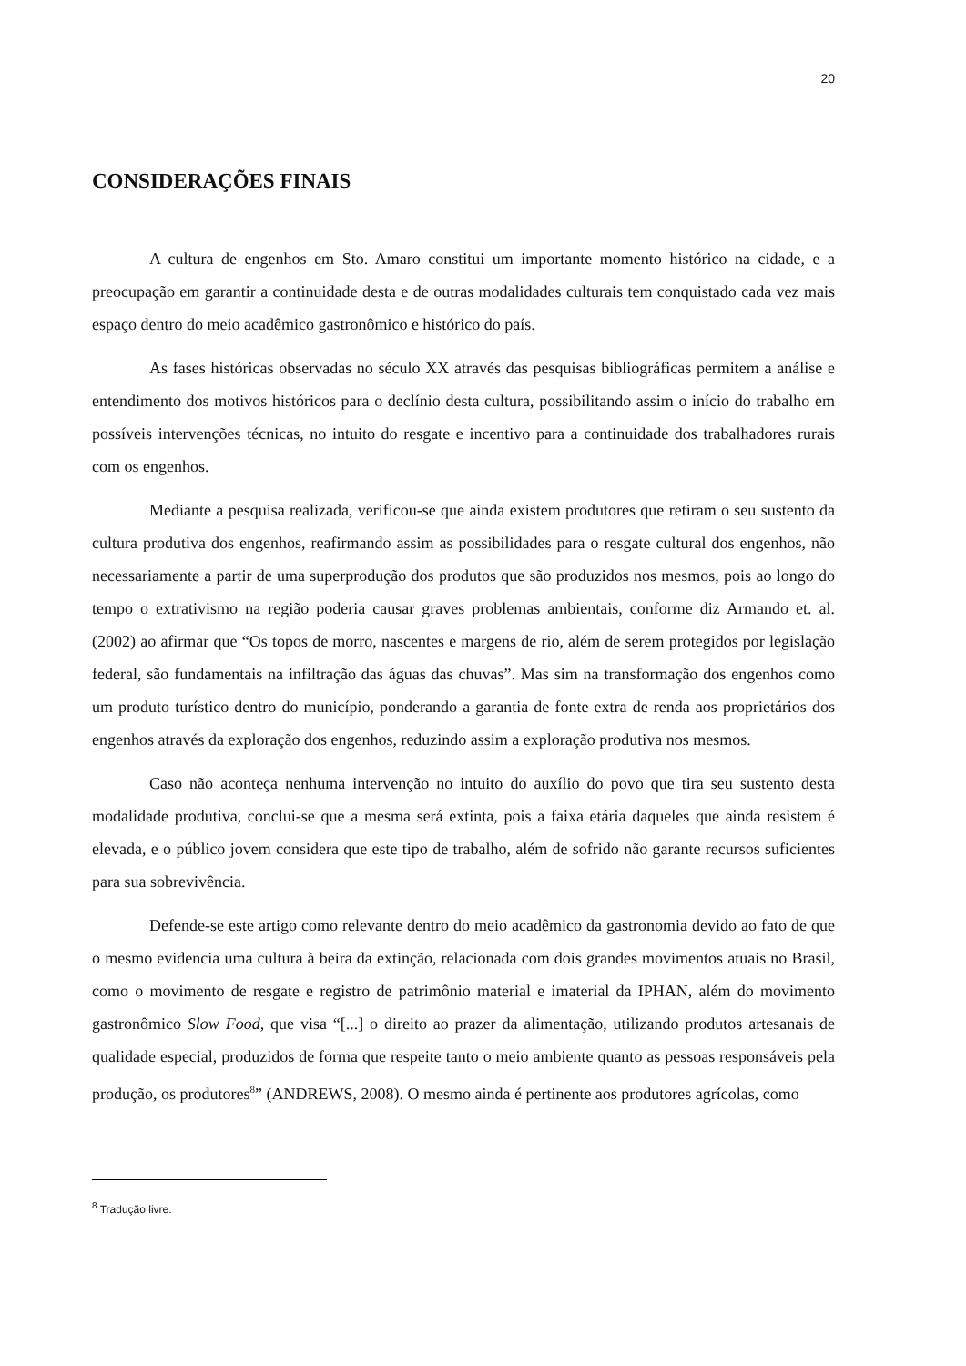20
CONSIDERAÇÕES FINAIS
A cultura de engenhos em Sto. Amaro constitui um importante momento histórico na cidade, e a preocupação em garantir a continuidade desta e de outras modalidades culturais tem conquistado cada vez mais espaço dentro do meio acadêmico gastronômico e histórico do país.
As fases históricas observadas no século XX através das pesquisas bibliográficas permitem a análise e entendimento dos motivos históricos para o declínio desta cultura, possibilitando assim o início do trabalho em possíveis intervenções técnicas, no intuito do resgate e incentivo para a continuidade dos trabalhadores rurais com os engenhos.
Mediante a pesquisa realizada, verificou-se que ainda existem produtores que retiram o seu sustento da cultura produtiva dos engenhos, reafirmando assim as possibilidades para o resgate cultural dos engenhos, não necessariamente a partir de uma superprodução dos produtos que são produzidos nos mesmos, pois ao longo do tempo o extrativismo na região poderia causar graves problemas ambientais, conforme diz Armando et. al. (2002) ao afirmar que “Os topos de morro, nascentes e margens de rio, além de serem protegidos por legislação federal, são fundamentais na infiltração das águas das chuvas”. Mas sim na transformação dos engenhos como um produto turístico dentro do município, ponderando a garantia de fonte extra de renda aos proprietários dos engenhos através da exploração dos engenhos, reduzindo assim a exploração produtiva nos mesmos.
Caso não aconteça nenhuma intervenção no intuito do auxílio do povo que tira seu sustento desta modalidade produtiva, conclui-se que a mesma será extinta, pois a faixa etária daqueles que ainda resistem é elevada, e o público jovem considera que este tipo de trabalho, além de sofrido não garante recursos suficientes para sua sobrevivência.
Defende-se este artigo como relevante dentro do meio acadêmico da gastronomia devido ao fato de que o mesmo evidencia uma cultura à beira da extinção, relacionada com dois grandes movimentos atuais no Brasil, como o movimento de resgate e registro de patrimônio material e imaterial da IPHAN, além do movimento gastronômico Slow Food, que visa “[...] o direito ao prazer da alimentação, utilizando produtos artesanais de qualidade especial, produzidos de forma que respeite tanto o meio ambiente quanto as pessoas responsáveis pela produção, os produtores<sup>8</sup>” (ANDREWS, 2008). O mesmo ainda é pertinente aos produtores agrícolas, como
<sup>8</sup> Tradução livre.